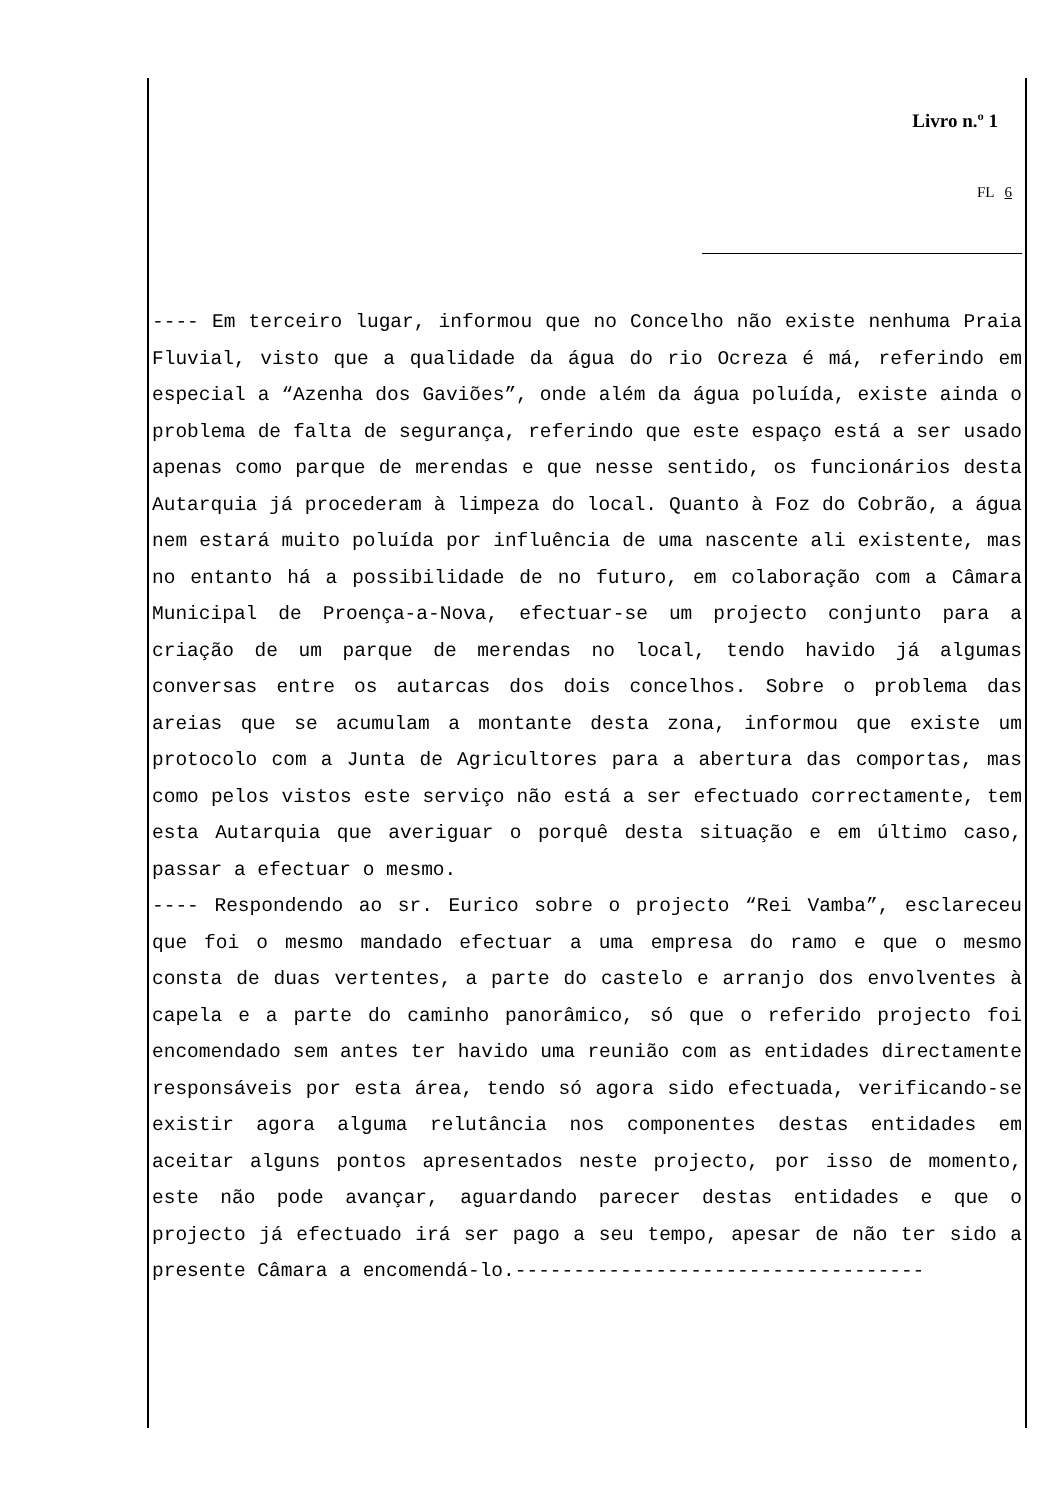Livro n.º 1
FL 6
---- Em terceiro lugar, informou que no Concelho não existe nenhuma Praia Fluvial, visto que a qualidade da água do rio Ocreza é má, referindo em especial a “Azenha dos Gaviões”, onde além da água poluída, existe ainda o problema de falta de segurança, referindo que este espaço está a ser usado apenas como parque de merendas e que nesse sentido, os funcionários desta Autarquia já procederam à limpeza do local. Quanto à Foz do Cobrão, a água nem estará muito poluída por influência de uma nascente ali existente, mas no entanto há a possibilidade de no futuro, em colaboração com a Câmara Municipal de Proença-a-Nova, efectuar-se um projecto conjunto para a criação de um parque de merendas no local, tendo havido já algumas conversas entre os autarcas dos dois concelhos. Sobre o problema das areias que se acumulam a montante desta zona, informou que existe um protocolo com a Junta de Agricultores para a abertura das comportas, mas como pelos vistos este serviço não está a ser efectuado correctamente, tem esta Autarquia que averiguar o porquê desta situação e em último caso, passar a efectuar o mesmo.
---- Respondendo ao sr. Eurico sobre o projecto “Rei Vamba”, esclareceu que foi o mesmo mandado efectuar a uma empresa do ramo e que o mesmo consta de duas vertentes, a parte do castelo e arranjo dos envolventes à capela e a parte do caminho panorâmico, só que o referido projecto foi encomendado sem antes ter havido uma reunião com as entidades directamente responsáveis por esta área, tendo só agora sido efectuada, verificando-se existir agora alguma relutância nos componentes destas entidades em aceitar alguns pontos apresentados neste projecto, por isso de momento, este não pode avançar, aguardando parecer destas entidades e que o projecto já efectuado irá ser pago a seu tempo, apesar de não ter sido a presente Câmara a encomendá-lo.-----------------------------------